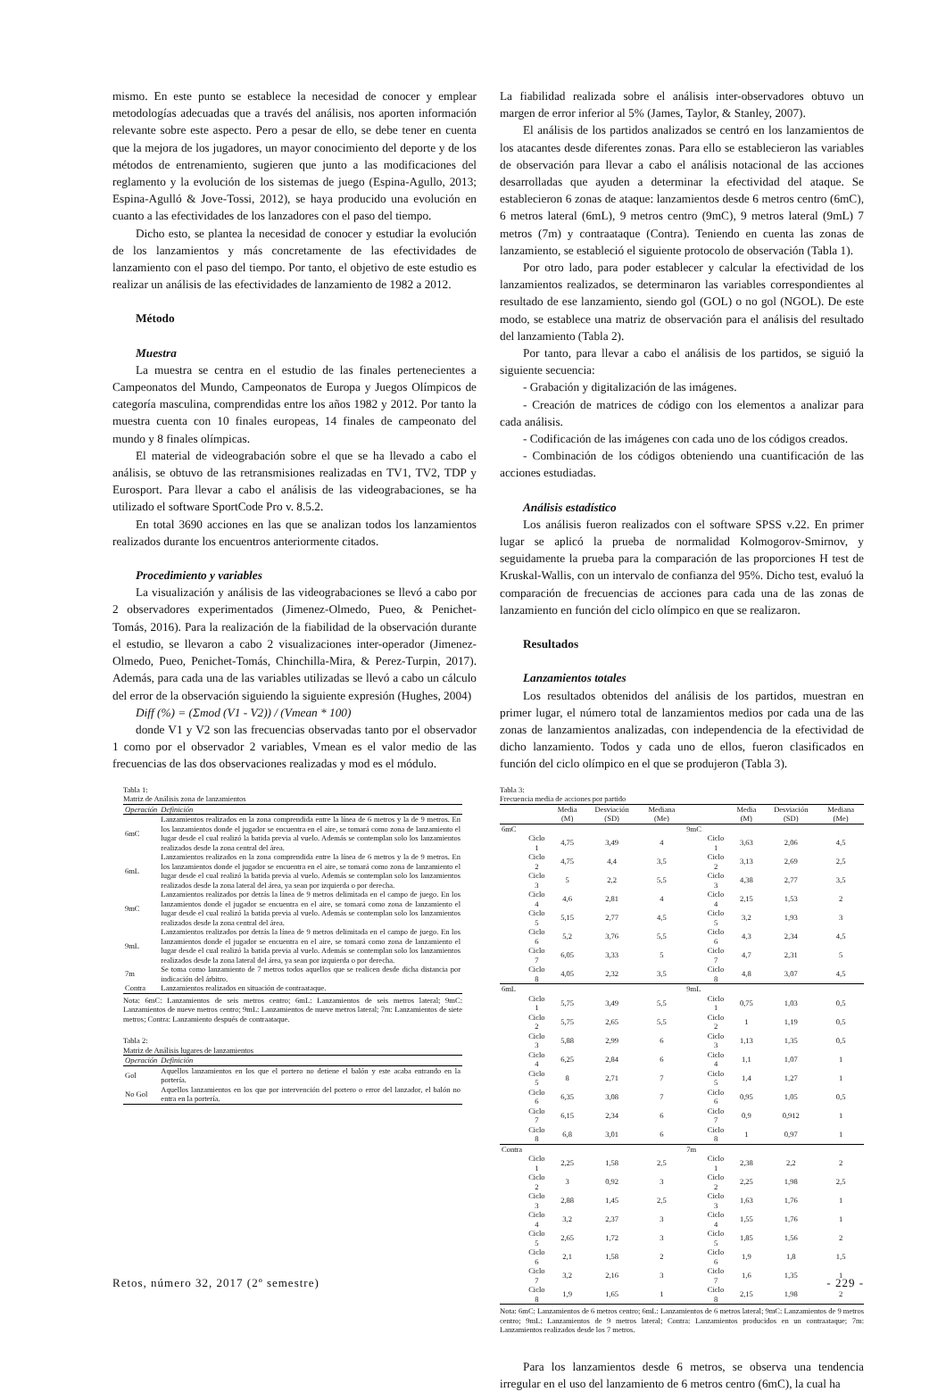mismo. En este punto se establece la necesidad de conocer y emplear metodologías adecuadas que a través del análisis, nos aporten información relevante sobre este aspecto. Pero a pesar de ello, se debe tener en cuenta que la mejora de los jugadores, un mayor conocimiento del deporte y de los métodos de entrenamiento, sugieren que junto a las modificaciones del reglamento y la evolución de los sistemas de juego (Espina-Agullo, 2013; Espina-Agulló & Jove-Tossi, 2012), se haya producido una evolución en cuanto a las efectividades de los lanzadores con el paso del tiempo.
Dicho esto, se plantea la necesidad de conocer y estudiar la evolución de los lanzamientos y más concretamente de las efectividades de lanzamiento con el paso del tiempo. Por tanto, el objetivo de este estudio es realizar un análisis de las efectividades de lanzamiento de 1982 a 2012.
Método
Muestra
La muestra se centra en el estudio de las finales pertenecientes a Campeonatos del Mundo, Campeonatos de Europa y Juegos Olímpicos de categoría masculina, comprendidas entre los años 1982 y 2012. Por tanto la muestra cuenta con 10 finales europeas, 14 finales de campeonato del mundo y 8 finales olímpicas.
El material de videograbación sobre el que se ha llevado a cabo el análisis, se obtuvo de las retransmisiones realizadas en TV1, TV2, TDP y Eurosport. Para llevar a cabo el análisis de las videograbaciones, se ha utilizado el software SportCode Pro v. 8.5.2.
En total 3690 acciones en las que se analizan todos los lanzamientos realizados durante los encuentros anteriormente citados.
Procedimiento y variables
La visualización y análisis de las videograbaciones se llevó a cabo por 2 observadores experimentados (Jimenez-Olmedo, Pueo, & Penichet-Tomás, 2016). Para la realización de la fiabilidad de la observación durante el estudio, se llevaron a cabo 2 visualizaciones inter-operador (Jimenez-Olmedo, Pueo, Penichet-Tomás, Chinchilla-Mira, & Perez-Turpin, 2017). Además, para cada una de las variables utilizadas se llevó a cabo un cálculo del error de la observación siguiendo la siguiente expresión (Hughes, 2004)
Diff (%) = (Σmod (V1 - V2)) / (Vmean * 100)
donde V1 y V2 son las frecuencias observadas tanto por el observador 1 como por el observador 2 variables, Vmean es el valor medio de las frecuencias de las dos observaciones realizadas y mod es el módulo.
Tabla 1:
Matriz de Análisis zona de lanzamientos
| Operación | Definición |
| --- | --- |
| 6mC | Lanzamientos realizados en la zona comprendida entre la línea de 6 metros y la de 9 metros. En los lanzamientos donde el jugador se encuentra en el aire, se tomará como zona de lanzamiento el lugar desde el cual realizó la batida previa al vuelo. Además se contemplan solo los lanzamientos realizados desde la zona central del área. |
| 6mL | Lanzamientos realizados en la zona comprendida entre la línea de 6 metros y la de 9 metros. En los lanzamientos donde el jugador se encuentra en el aire, se tomará como zona de lanzamiento el lugar desde el cual realizó la batida previa al vuelo. Además se contemplan solo los lanzamientos realizados desde la zona lateral del área, ya sean por izquierda o por derecha. |
| 9mC | Lanzamientos realizados por detrás la línea de 9 metros delimitada en el campo de juego. En los lanzamientos donde el jugador se encuentra en el aire, se tomará como zona de lanzamiento el lugar desde el cual realizó la batida previa al vuelo. Además se contemplan solo los lanzamientos realizados desde la zona central del área. |
| 9mL | Lanzamientos realizados por detrás la línea de 9 metros delimitada en el campo de juego. En los lanzamientos donde el jugador se encuentra en el aire, se tomará como zona de lanzamiento el lugar desde el cual realizó la batida previa al vuelo. Además se contemplan solo los lanzamientos realizados desde la zona lateral del área, ya sean por izquierda o por derecha. |
| 7m | Se toma como lanzamiento de 7 metros todos aquellos que se realicen desde dicha distancia por indicación del árbitro. |
| Contra | Lanzamientos realizados en situación de contraataque. |
Nota: 6mC: Lanzamientos de seis metros centro; 6mL: Lanzamientos de seis metros lateral; 9mC: Lanzamientos de nueve metros centro; 9mL: Lanzamientos de nueve metros lateral; 7m: Lanzamientos de siete metros; Contra: Lanzamiento después de contraataque.
Tabla 2:
Matriz de Análisis lugares de lanzamientos
| Operación | Definición |
| --- | --- |
| Gol | Aquellos lanzamientos en los que el portero no detiene el balón y este acaba entrando en la portería. |
| No Gol | Aquellos lanzamientos en los que por intervención del portero o error del lanzador, el balón no entra en la portería. |
La fiabilidad realizada sobre el análisis inter-observadores obtuvo un margen de error inferior al 5% (James, Taylor, & Stanley, 2007).
El análisis de los partidos analizados se centró en los lanzamientos de los atacantes desde diferentes zonas. Para ello se establecieron las variables de observación para llevar a cabo el análisis notacional de las acciones desarrolladas que ayuden a determinar la efectividad del ataque. Se establecieron 6 zonas de ataque: lanzamientos desde 6 metros centro (6mC), 6 metros lateral (6mL), 9 metros centro (9mC), 9 metros lateral (9mL) 7 metros (7m) y contraataque (Contra). Teniendo en cuenta las zonas de lanzamiento, se estableció el siguiente protocolo de observación (Tabla 1).
Por otro lado, para poder establecer y calcular la efectividad de los lanzamientos realizados, se determinaron las variables correspondientes al resultado de ese lanzamiento, siendo gol (GOL) o no gol (NGOL). De este modo, se establece una matriz de observación para el análisis del resultado del lanzamiento (Tabla 2).
Por tanto, para llevar a cabo el análisis de los partidos, se siguió la siguiente secuencia:
- Grabación y digitalización de las imágenes.
- Creación de matrices de código con los elementos a analizar para cada análisis.
- Codificación de las imágenes con cada uno de los códigos creados.
- Combinación de los códigos obteniendo una cuantificación de las acciones estudiadas.
Análisis estadístico
Los análisis fueron realizados con el software SPSS v.22. En primer lugar se aplicó la prueba de normalidad Kolmogorov-Smirnov, y seguidamente la prueba para la comparación de las proporciones H test de Kruskal-Wallis, con un intervalo de confianza del 95%. Dicho test, evaluó la comparación de frecuencias de acciones para cada una de las zonas de lanzamiento en función del ciclo olímpico en que se realizaron.
Resultados
Lanzamientos totales
Los resultados obtenidos del análisis de los partidos, muestran en primer lugar, el número total de lanzamientos medios por cada una de las zonas de lanzamientos analizadas, con independencia de la efectividad de dicho lanzamiento. Todos y cada uno de ellos, fueron clasificados en función del ciclo olímpico en el que se produjeron (Tabla 3).
Tabla 3:
Frecuencia media de acciones por partido
| | | Media (M) | Desviación (SD) | Mediana (Me) | | | Media (M) | Desviación (SD) | Mediana (Me) |
| --- | --- | --- | --- | --- | --- | --- | --- | --- | --- |
| 6mC | | | | | 9mC | | | | |
| | Ciclo 1 | 4,75 | 3,49 | 4 | | Ciclo 1 | 3,63 | 2,06 | 4,5 |
| | Ciclo 2 | 4,75 | 4,4 | 3,5 | | Ciclo 2 | 3,13 | 2,69 | 2,5 |
| | Ciclo 3 | 5 | 2,2 | 5,5 | | Ciclo 3 | 4,38 | 2,77 | 3,5 |
| | Ciclo 4 | 4,6 | 2,81 | 4 | | Ciclo 4 | 2,15 | 1,53 | 2 |
| | Ciclo 5 | 5,15 | 2,77 | 4,5 | | Ciclo 5 | 3,2 | 1,93 | 3 |
| | Ciclo 6 | 5,2 | 3,76 | 5,5 | | Ciclo 6 | 4,3 | 2,34 | 4,5 |
| | Ciclo 7 | 6,05 | 3,33 | 5 | | Ciclo 7 | 4,7 | 2,31 | 5 |
| | Ciclo 8 | 4,05 | 2,32 | 3,5 | | Ciclo 8 | 4,8 | 3,07 | 4,5 |
| 6mL | | | | | 9mL | | | | |
| | Ciclo 1 | 5,75 | 3,49 | 5,5 | | Ciclo 1 | 0,75 | 1,03 | 0,5 |
| | Ciclo 2 | 5,75 | 2,65 | 5,5 | | Ciclo 2 | 1 | 1,19 | 0,5 |
| | Ciclo 3 | 5,88 | 2,99 | 6 | | Ciclo 3 | 1,13 | 1,35 | 0,5 |
| | Ciclo 4 | 6,25 | 2,84 | 6 | | Ciclo 4 | 1,1 | 1,07 | 1 |
| | Ciclo 5 | 8 | 2,71 | 7 | | Ciclo 5 | 1,4 | 1,27 | 1 |
| | Ciclo 6 | 6,35 | 3,08 | 7 | | Ciclo 6 | 0,95 | 1,05 | 0,5 |
| | Ciclo 7 | 6,15 | 2,34 | 6 | | Ciclo 7 | 0,9 | 0,912 | 1 |
| | Ciclo 8 | 6,8 | 3,01 | 6 | | Ciclo 8 | 1 | 0,97 | 1 |
| Contra | | | | | 7m | | | | |
| | Ciclo 1 | 2,25 | 1,58 | 2,5 | | Ciclo 1 | 2,38 | 2,2 | 2 |
| | Ciclo 2 | 3 | 0,92 | 3 | | Ciclo 2 | 2,25 | 1,98 | 2,5 |
| | Ciclo 3 | 2,88 | 1,45 | 2,5 | | Ciclo 3 | 1,63 | 1,76 | 1 |
| | Ciclo 4 | 3,2 | 2,37 | 3 | | Ciclo 4 | 1,55 | 1,76 | 1 |
| | Ciclo 5 | 2,65 | 1,72 | 3 | | Ciclo 5 | 1,85 | 1,56 | 2 |
| | Ciclo 6 | 2,1 | 1,58 | 2 | | Ciclo 6 | 1,9 | 1,8 | 1,5 |
| | Ciclo 7 | 3,2 | 2,16 | 3 | | Ciclo 7 | 1,6 | 1,35 | 1 |
| | Ciclo 8 | 1,9 | 1,65 | 1 | | Ciclo 8 | 2,15 | 1,98 | 2 |
Nota: 6mC: Lanzamientos de 6 metros centro; 6mL: Lanzamientos de 6 metros lateral; 9mC: Lanzamientos de 9 metros centro; 9mL: Lanzamientos de 9 metros lateral; Contra: Lanzamientos producidos en un contraataque; 7m: Lanzamientos realizados desde los 7 metros.
Para los lanzamientos desde 6 metros, se observa una tendencia irregular en el uso del lanzamiento de 6 metros centro (6mC), la cual ha
Retos, número 32, 2017 (2º semestre) - 229 -